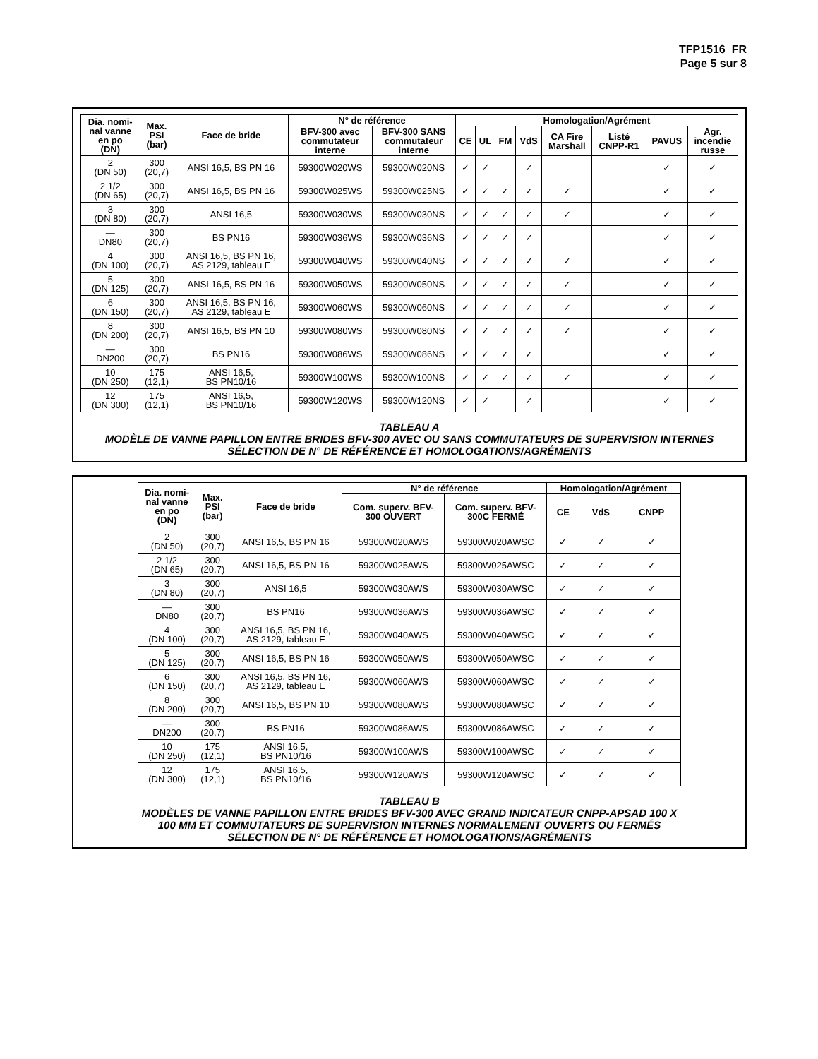TFP1516_FR
Page 5 sur 8
| Dia. nomi- nal vanne en po (DN) | Max. PSI (bar) | Face de bride | N° de référence | | Homologation/Agrément | | | | | | | |
| --- | --- | --- | --- | --- | --- | --- | --- | --- | --- | --- | --- | --- |
| | | | BFV-300 avec commutateur interne | BFV-300 SANS commutateur interne | CE | UL | FM | VdS | CA Fire Marshall | Listé CNPP-R1 | PAVUS | Agr. incendie russe |
| 2 (DN 50) | 300 (20,7) | ANSI 16,5, BS PN 16 | 59300W020WS | 59300W020NS | ✓ | ✓ | | ✓ | | | ✓ | ✓ |
| 2 1/2 (DN 65) | 300 (20,7) | ANSI 16,5, BS PN 16 | 59300W025WS | 59300W025NS | ✓ | ✓ | ✓ | ✓ | ✓ | | ✓ | ✓ |
| 3 (DN 80) | 300 (20,7) | ANSI 16,5 | 59300W030WS | 59300W030NS | ✓ | ✓ | ✓ | ✓ | ✓ | | ✓ | ✓ |
| — DN80 | 300 (20,7) | BS PN16 | 59300W036WS | 59300W036NS | ✓ | ✓ | ✓ | ✓ | | | ✓ | ✓ |
| 4 (DN 100) | 300 (20,7) | ANSI 16,5, BS PN 16, AS 2129, tableau E | 59300W040WS | 59300W040NS | ✓ | ✓ | ✓ | ✓ | ✓ | | ✓ | ✓ |
| 5 (DN 125) | 300 (20,7) | ANSI 16,5, BS PN 16 | 59300W050WS | 59300W050NS | ✓ | ✓ | ✓ | ✓ | ✓ | | ✓ | ✓ |
| 6 (DN 150) | 300 (20,7) | ANSI 16,5, BS PN 16, AS 2129, tableau E | 59300W060WS | 59300W060NS | ✓ | ✓ | ✓ | ✓ | ✓ | | ✓ | ✓ |
| 8 (DN 200) | 300 (20,7) | ANSI 16,5, BS PN 10 | 59300W080WS | 59300W080NS | ✓ | ✓ | ✓ | ✓ | ✓ | | ✓ | ✓ |
| — DN200 | 300 (20,7) | BS PN16 | 59300W086WS | 59300W086NS | ✓ | ✓ | ✓ | ✓ | | | ✓ | ✓ |
| 10 (DN 250) | 175 (12,1) | ANSI 16,5, BS PN10/16 | 59300W100WS | 59300W100NS | ✓ | ✓ | ✓ | ✓ | ✓ | | ✓ | ✓ |
| 12 (DN 300) | 175 (12,1) | ANSI 16,5, BS PN10/16 | 59300W120WS | 59300W120NS | ✓ | ✓ | | ✓ | | | ✓ | ✓ |
TABLEAU A
MODÈLE DE VANNE PAPILLON ENTRE BRIDES BFV-300 AVEC OU SANS COMMUTATEURS DE SUPERVISION INTERNES
SÉLECTION DE N° DE RÉFÉRENCE ET HOMOLOGATIONS/AGRÉMENTS
| Dia. nomi- nal vanne en po (DN) | Max. PSI (bar) | Face de bride | N° de référence | | Homologation/Agrément | | |
| --- | --- | --- | --- | --- | --- | --- | --- |
| | | | Com. superv. BFV- 300 OUVERT | Com. superv. BFV- 300C FERMÉ | CE | VdS | CNPP |
| 2 (DN 50) | 300 (20,7) | ANSI 16,5, BS PN 16 | 59300W020AWS | 59300W020AWSC | ✓ | ✓ | ✓ |
| 2 1/2 (DN 65) | 300 (20,7) | ANSI 16,5, BS PN 16 | 59300W025AWS | 59300W025AWSC | ✓ | ✓ | ✓ |
| 3 (DN 80) | 300 (20,7) | ANSI 16,5 | 59300W030AWS | 59300W030AWSC | ✓ | ✓ | ✓ |
| — DN80 | 300 (20,7) | BS PN16 | 59300W036AWS | 59300W036AWSC | ✓ | ✓ | ✓ |
| 4 (DN 100) | 300 (20,7) | ANSI 16,5, BS PN 16, AS 2129, tableau E | 59300W040AWS | 59300W040AWSC | ✓ | ✓ | ✓ |
| 5 (DN 125) | 300 (20,7) | ANSI 16,5, BS PN 16 | 59300W050AWS | 59300W050AWSC | ✓ | ✓ | ✓ |
| 6 (DN 150) | 300 (20,7) | ANSI 16,5, BS PN 16, AS 2129, tableau E | 59300W060AWS | 59300W060AWSC | ✓ | ✓ | ✓ |
| 8 (DN 200) | 300 (20,7) | ANSI 16,5, BS PN 10 | 59300W080AWS | 59300W080AWSC | ✓ | ✓ | ✓ |
| — DN200 | 300 (20,7) | BS PN16 | 59300W086AWS | 59300W086AWSC | ✓ | ✓ | ✓ |
| 10 (DN 250) | 175 (12,1) | ANSI 16,5, BS PN10/16 | 59300W100AWS | 59300W100AWSC | ✓ | ✓ | ✓ |
| 12 (DN 300) | 175 (12,1) | ANSI 16,5, BS PN10/16 | 59300W120AWS | 59300W120AWSC | ✓ | ✓ | ✓ |
TABLEAU B
MODÈLES DE VANNE PAPILLON ENTRE BRIDES BFV-300 AVEC GRAND INDICATEUR CNPP-APSAD 100 X
100 MM ET COMMUTATEURS DE SUPERVISION INTERNES NORMALEMENT OUVERTS OU FERMÉS
SÉLECTION DE N° DE RÉFÉRENCE ET HOMOLOGATIONS/AGRÉMENTS